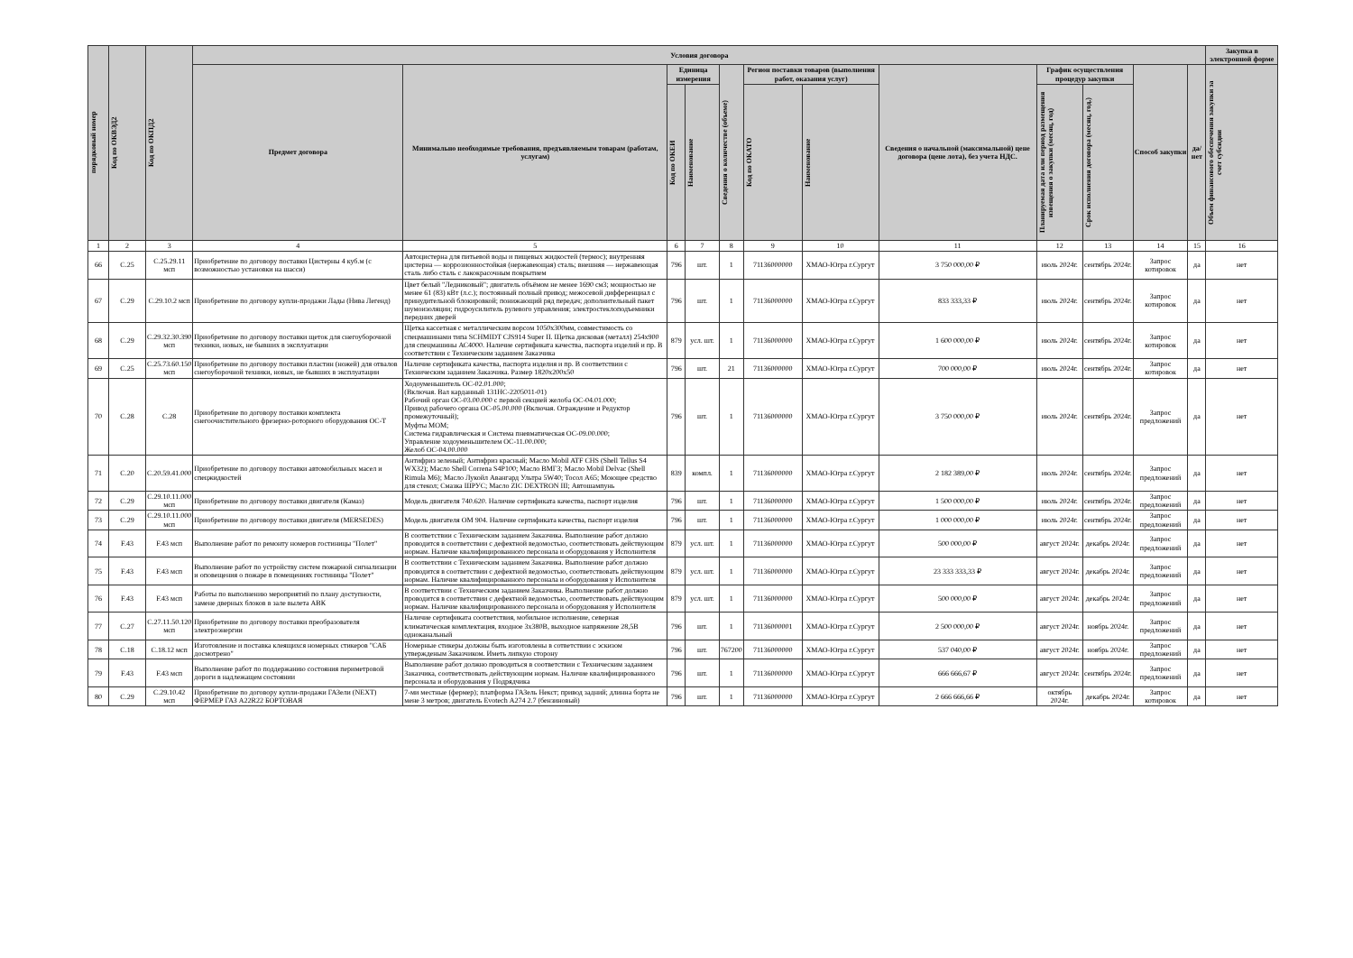| порядковый номер | Код по ОКВЭД2 | Код по ОКПД2 | Условия договора | | | | | | | | | | | | Закупка в электронной форме |
| --- | --- | --- | --- | --- | --- | --- | --- | --- | --- | --- | --- | --- | --- | --- | --- |
| | | | Предмет договора | Минимально необходимые требования, предъявляемым товарам (работам, услугам) | Единица измерения | | Сведения о количестве (объеме) | Регион поставки товаров (выполнения работ, оказания услуг) | | Сведения о начальной (максимальной) цене договора (цене лота), без учета НДС. | График осуществления процедур закупки | | Способ закупки | да/нет | Объем финансового обеспечения закупки за счет субсидии |
| | | | | | Код по ОКЕИ | Наименование | | Код по ОКАТО | Наименование | | Планируемая дата или период размещения извещения о закупки (месяц, год) | Срок исполнения договора (месяц, год.) | | | |
| 1 | 2 | 3 | 4 | 5 | 6 | 7 | 8 | 9 | 10 | 11 | 12 | 13 | 14 | 15 | 16 |
| 66 | C.25 | C.25.29.11 мсп | Приобретение по договору поставки Цистерны 4 куб.м (с возможностью установки на шасси) | Автоцистерна для питьевой воды и пищевых жидкостей (термос); внутренняя цистерна — коррозионностойкая (нержавеющая) сталь; внешняя — нержавеющая сталь либо сталь с лакокрасочным покрытием | 796 | шт. | 1 | 71136000000 | ХМАО-Югра г.Сургут | 3 750 000,00 ₽ | июль 2024г. | сентябрь 2024г. | Запрос котировок | да | нет |
| 67 | C.29 | C.29.10.2 мсп | Приобретение по договору купли-продажи Лады (Нива Легенд) | Цвет белый "Ледниковый"; двигатель объёмом не менее 1690 см3; мощностью не менее 61 (83) кВт (л.с.); постоянный полный привод; межосевой дифференциал с принудительной блокировкой; понижающий ряд передач; дополнительный пакет шумоизоляции; гидроусилитель рулевого управления; электростеклоподъемники передних дверей | 796 | шт. | 1 | 71136000000 | ХМАО-Югра г.Сургут | 833 333,33 ₽ | июль 2024г. | сентябрь 2024г. | Запрос котировок | да | нет |
| 68 | C.29 | C.29.32.30.390 мсп | Приобретение по договору поставки щеток для снегоуборочной техники, новых, не бывших в эксплуатации | Щетка кассетная с металлическим ворсом 1050x300мм, совместимость со спецмашинами типа SCHMIDT CJS914 Super II. Щетка дисковая (металл) 254x900 для спецмашины АС4000. Наличие сертификата качества, паспорта изделий и пр. В соответствии с Техническим заданием Заказчика | 879 | усл. шт. | 1 | 71136000000 | ХМАО-Югра г.Сургут | 1 600 000,00 ₽ | июль 2024г. | сентябрь 2024г. | Запрос котировок | да | нет |
| 69 | C.25 | C.25.73.60.150 мсп | Приобретение по договору поставки пластин (ножей) для отвалов снегоуборочной техники, новых, не бывших в эксплуатации | Наличие сертификата качества, паспорта изделия и пр. В соответствии с Техническим заданием Заказчика. Размер 1820x200x50 | 796 | шт. | 21 | 71136000000 | ХМАО-Югра г.Сургут | 700 000,00 ₽ | июль 2024г. | сентябрь 2024г. | Запрос котировок | да | нет |
| 70 | C.28 | C.28 | Приобретение по договору поставки комплекта снегоочистительного фрезерно-роторного оборудования ОС-Т | Ходоуменьшитель ОС-02.01.000; (Включая. Вал карданный 131НС-2205011-01) Рабочий орган ОС-03.00.000 с первой секцией желоба ОС-04.01.000; Привод рабочего органа ОС-05.00.000 (Включая. Ограждение и Редуктор промежуточный); Муфты МОМ; Система гидравлическая и Система пневматическая ОС-09.00.000; Управление ходоуменьшителем ОС-11.00.000; Желоб ОС-04.00.000 | 796 | шт. | 1 | 71136000000 | ХМАО-Югра г.Сургут | 3 750 000,00 ₽ | июль 2024г. | сентябрь 2024г. | Запрос предложений | да | нет |
| 71 | C.20 | C.20.59.41.000 | Приобретение по договору поставки автомобильных масел и спецжидкостей | Антифриз зеленый; Антифриз красный; Масло Mobil ATF CHS (Shell Tellus S4 WX32); Масло Shell Correna S4P100; Масло ВМГЗ; Масло Mobil Delvac (Shell Rimula M6); Масло Лукойл Авангард Ультра 5W40; Тосол А65; Моющее средство для стекол; Смазка ШРУС; Масло ZIC DEXTRON III; Автошампунь | 839 | компл. | 1 | 71136000000 | ХМАО-Югра г.Сургут | 2 182 389,00 ₽ | июль 2024г. | сентябрь 2024г. | Запрос предложений | да | нет |
| 72 | C.29 | C.29.10.11.000 мсп | Приобретение по договору поставки двигателя (Камаз) | Модель двигателя 740.620. Наличие сертификата качества, паспорт изделия | 796 | шт. | 1 | 71136000000 | ХМАО-Югра г.Сургут | 1 500 000,00 ₽ | июль 2024г. | сентябрь 2024г. | Запрос предложений | да | нет |
| 73 | C.29 | C.29.10.11.000 мсп | Приобретение по договору поставки двигателя (MERSEDES) | Модель двигателя OM 904. Наличие сертификата качества, паспорт изделия | 796 | шт. | 1 | 71136000000 | ХМАО-Югра г.Сургут | 1 000 000,00 ₽ | июль 2024г. | сентябрь 2024г. | Запрос предложений | да | нет |
| 74 | F.43 | F.43 мсп | Выполнение работ по ремонту номеров гостиницы "Полет" | В соответствии с Техническим заданием Заказчика. Выполнение работ должно проводится в соответствии с дефектной ведомостью, соответствовать действующим нормам. Наличие квалифицированного персонала и оборудования у Исполнителя | 879 | усл. шт. | 1 | 71136000000 | ХМАО-Югра г.Сургут | 500 000,00 ₽ | август 2024г. | декабрь 2024г. | Запрос предложений | да | нет |
| 75 | F.43 | F.43 мсп | Выполнение работ по устройству систем пожарной сигнализации и оповещения о пожаре в помещениях гостиницы "Полет" | В соответствии с Техническим заданием Заказчика. Выполнение работ должно проводится в соответствии с дефектной ведомостью, соответствовать действующим нормам. Наличие квалифицированного персонала и оборудования у Исполнителя | 879 | усл. шт. | 1 | 71136000000 | ХМАО-Югра г.Сургут | 23 333 333,33 ₽ | август 2024г. | декабрь 2024г. | Запрос предложений | да | нет |
| 76 | F.43 | F.43 мсп | Работы по выполнению мероприятий по плану доступности, замене дверных блоков в зале вылета АВК | В соответствии с Техническим заданием Заказчика. Выполнение работ должно проводится в соответствии с дефектной ведомостью, соответствовать действующим нормам. Наличие квалифицированного персонала и оборудования у Исполнителя | 879 | усл. шт. | 1 | 71136000000 | ХМАО-Югра г.Сургут | 500 000,00 ₽ | август 2024г. | декабрь 2024г. | Запрос предложений | да | нет |
| 77 | C.27 | C.27.11.50.120 мсп | Приобретение по договору поставки преобразователя электроэнергии | Наличие сертификата соответствия, мобильное исполнение, северная климатическая комплектация, входное 3x380В, выходное напряжение 28,5В одноканальный | 796 | шт. | 1 | 71136000001 | ХМАО-Югра г.Сургут | 2 500 000,00 ₽ | август 2024г. | ноябрь 2024г. | Запрос предложений | да | нет |
| 78 | C.18 | C.18.12 мсп | Изготовление и поставка клеящихся номерных стикеров "САБ досмотрено" | Номерные стикеры должны быть изготовлены в сответствии с эскизом утвержденым Заказчиком. Иметь липкую сторону | 796 | шт. | 767200 | 71136000000 | ХМАО-Югра г.Сургут | 537 040,00 ₽ | август 2024г. | ноябрь 2024г. | Запрос предложений | да | нет |
| 79 | F.43 | F.43 мсп | Выполнение работ по поддержанию состояния периметровой дороги в надлежащем состоянии | Выполнение работ должно проводиться в соответствии с Техническим заданием Заказчика, соответствовать действующим нормам. Наличие квалифицированного персонала и оборудования у Подрядчика | 796 | шт. | 1 | 71136000000 | ХМАО-Югра г.Сургут | 666 666,67 ₽ | август 2024г. | сентябрь 2024г. | Запрос предложений | да | нет |
| 80 | C.29 | C.29.10.42 мсп | Приобретение по договору купли-продажи ГАЗели (NEXT) ФЕРМЕР ГАЗ А22R22 БОРТОВАЯ | 7-ми местные (фермер); платформа ГАЗель Некст; привод задний; длинна борта не мене 3 метров; двигатель Evotech А274 2.7 (бензиновый) | 796 | шт. | 1 | 71136000000 | ХМАО-Югра г.Сургут | 2 666 666,66 ₽ | октябрь 2024г. | декабрь 2024г. | Запрос котировок | да | нет |